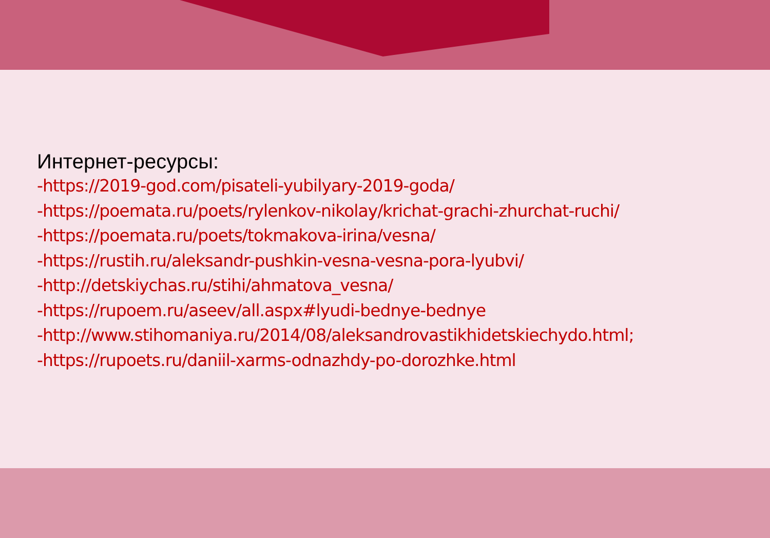Интернет-ресурсы:
-https://2019-god.com/pisateli-yubilyary-2019-goda/
-https://poemata.ru/poets/rylenkov-nikolay/krichat-grachi-zhurchat-ruchi/
-https://poemata.ru/poets/tokmakova-irina/vesna/
-https://rustih.ru/aleksandr-pushkin-vesna-vesna-pora-lyubvi/
-http://detskiychas.ru/stihi/ahmatova_vesna/
-https://rupoem.ru/aseev/all.aspx#lyudi-bednye-bednye
-http://www.stihomaniya.ru/2014/08/aleksandrovastikhidetskiechydo.html;
-https://rupoets.ru/daniil-xarms-odnazhdy-po-dorozhke.html